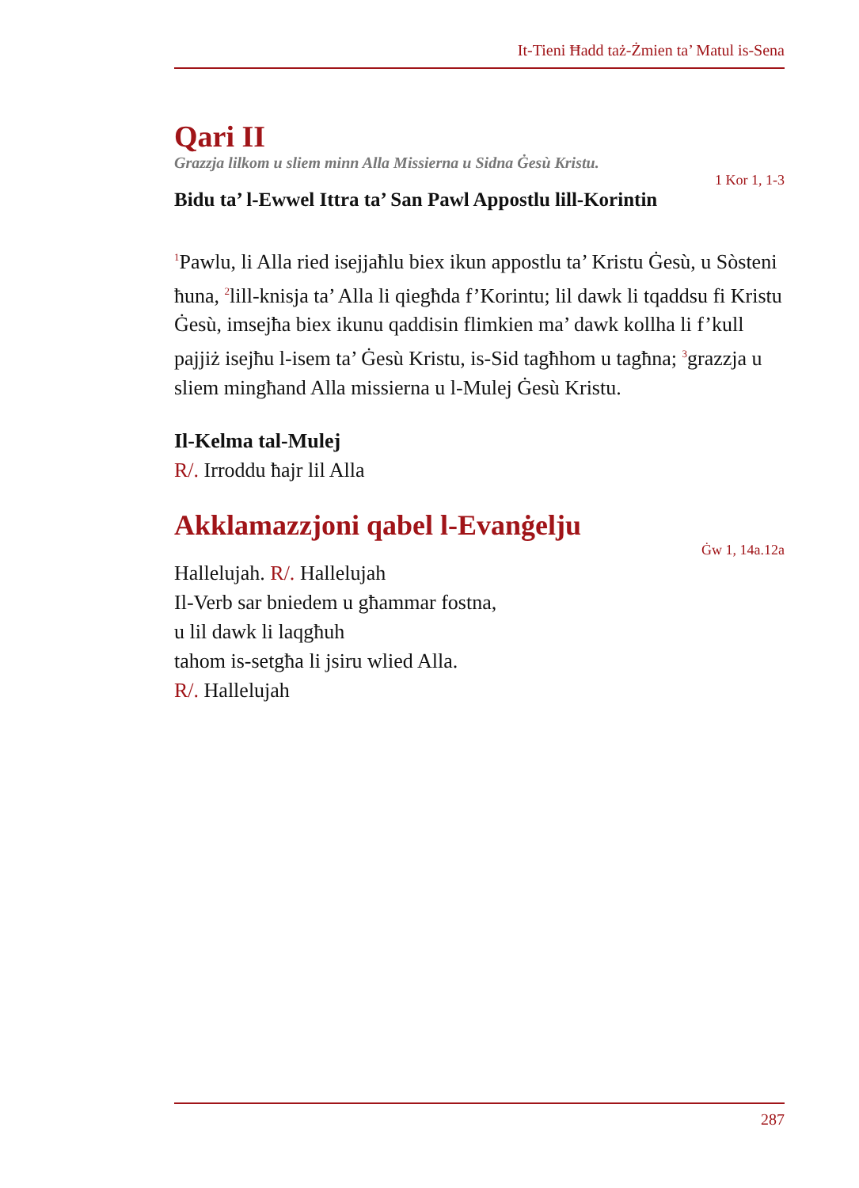It-Tieni Ħadd taż-Żmien ta’ Matul is-Sena
Qari II
Grazzja lilkom u sliem minn Alla Missierna u Sidna Ġesù Kristu.
1 Kor 1, 1-3
Bidu ta’ l-Ewwel Ittra ta’ San Pawl Appostlu lill-Korintin
<sup>1</sup> Pawlu, li Alla ried isejjaħlu biex ikun appostlu ta’ Kristu Ġesù, u Sòsteni ħuna, <sup>2</sup>lill-knisja ta’ Alla li qiegħda f’Korintu; lil dawk li tqaddsu fi Kristu Ġesù, imsejħa biex ikunu qaddisin flimkien ma’ dawk kollha li f’kull pajjiż isejħu l-isem ta’ Ġesù Kristu, is-Sid tagħhom u tagħna; <sup>3</sup>grazzja u sliem mingħand Alla missierna u l-Mulej Ġesù Kristu.
Il-Kelma tal-Mulej
R/. Irroddu ħajr lil Alla
Akklamazzjoni qabel l-Evanġelju
Ġw 1, 14a.12a
Hallelujah. R/. Hallelujah
Il-Verb sar bniedem u għammar fostna,
u lil dawk li laqgħuh
tahom is-setgħa li jsiru wlied Alla.
R/. Hallelujah
287